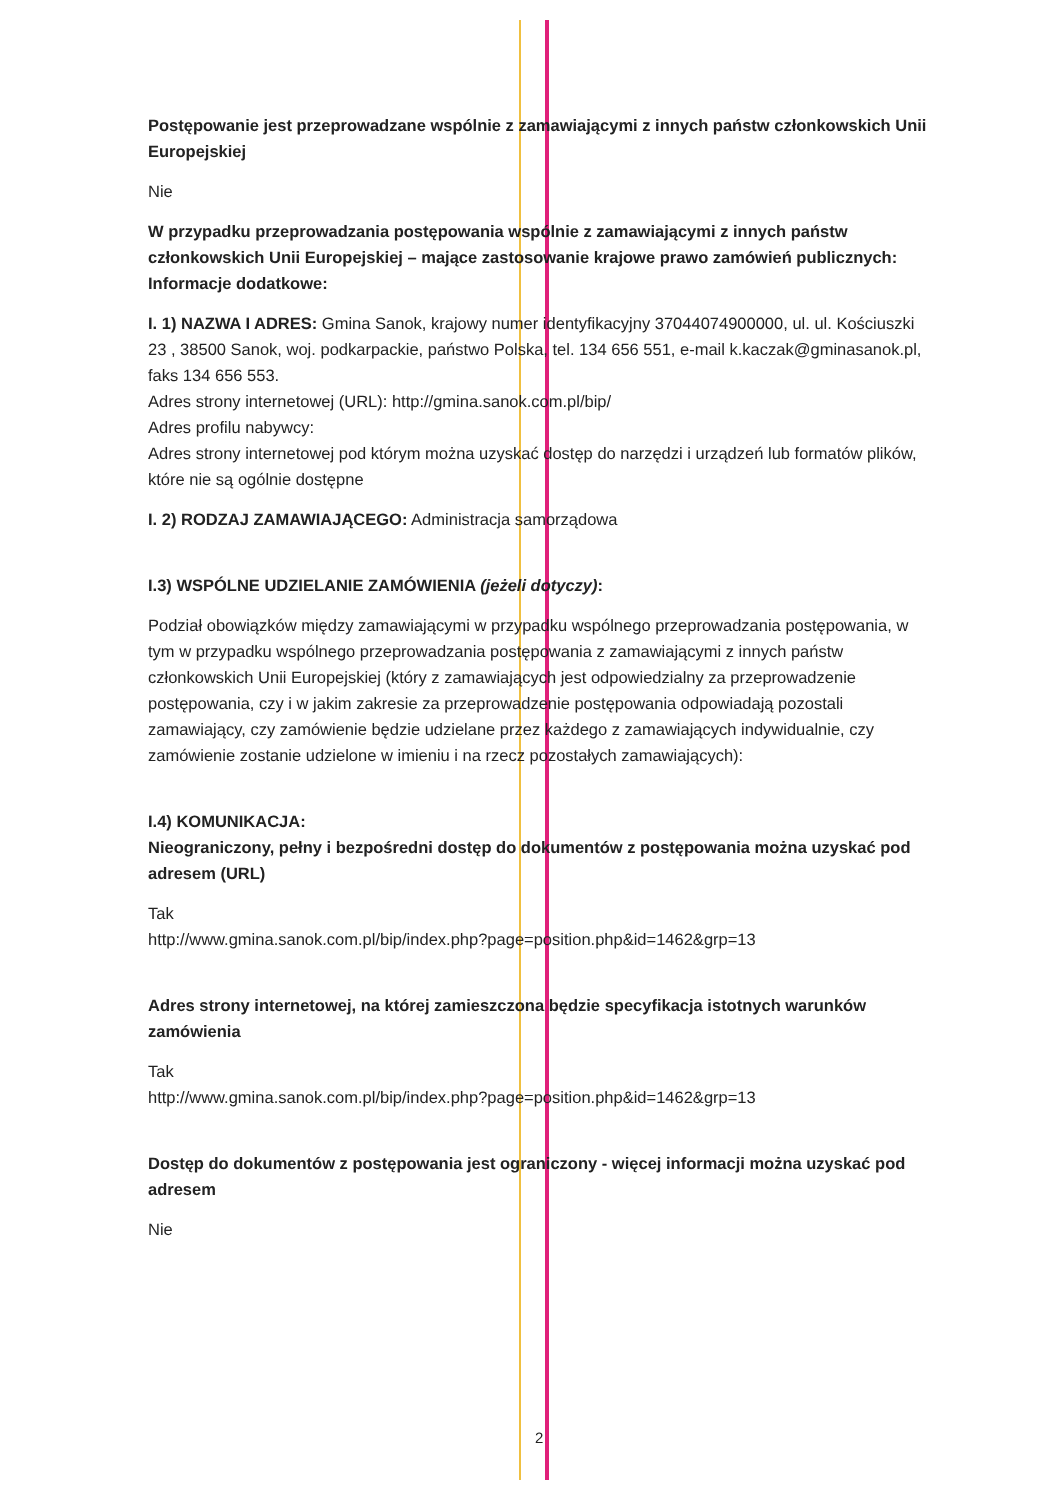Postępowanie jest przeprowadzane wspólnie z zamawiającymi z innych państw członkowskich Unii Europejskiej
Nie
W przypadku przeprowadzania postępowania wspólnie z zamawiającymi z innych państw członkowskich Unii Europejskiej – mające zastosowanie krajowe prawo zamówień publicznych:
Informacje dodatkowe:
I. 1) NAZWA I ADRES: Gmina Sanok, krajowy numer identyfikacyjny 37044074900000, ul. ul. Kościuszki 23 , 38500 Sanok, woj. podkarpackie, państwo Polska, tel. 134 656 551, e-mail k.kaczak@gminasanok.pl, faks 134 656 553.
Adres strony internetowej (URL): http://gmina.sanok.com.pl/bip/
Adres profilu nabywcy:
Adres strony internetowej pod którym można uzyskać dostęp do narzędzi i urządzeń lub formatów plików, które nie są ogólnie dostępne
I. 2) RODZAJ ZAMAWIAJĄCEGO: Administracja samorządowa
I.3) WSPÓLNE UDZIELANIE ZAMÓWIENIA (jeżeli dotyczy):
Podział obowiązków między zamawiającymi w przypadku wspólnego przeprowadzania postępowania, w tym w przypadku wspólnego przeprowadzania postępowania z zamawiającymi z innych państw członkowskich Unii Europejskiej (który z zamawiających jest odpowiedzialny za przeprowadzenie postępowania, czy i w jakim zakresie za przeprowadzenie postępowania odpowiadają pozostali zamawiający, czy zamówienie będzie udzielane przez każdego z zamawiających indywidualnie, czy zamówienie zostanie udzielone w imieniu i na rzecz pozostałych zamawiających):
I.4) KOMUNIKACJA:
Nieograniczony, pełny i bezpośredni dostęp do dokumentów z postępowania można uzyskać pod adresem (URL)
Tak
http://www.gmina.sanok.com.pl/bip/index.php?page=position.php&id=1462&grp=13
Adres strony internetowej, na której zamieszczona będzie specyfikacja istotnych warunków zamówienia
Tak
http://www.gmina.sanok.com.pl/bip/index.php?page=position.php&id=1462&grp=13
Dostęp do dokumentów z postępowania jest ograniczony - więcej informacji można uzyskać pod adresem
Nie
2